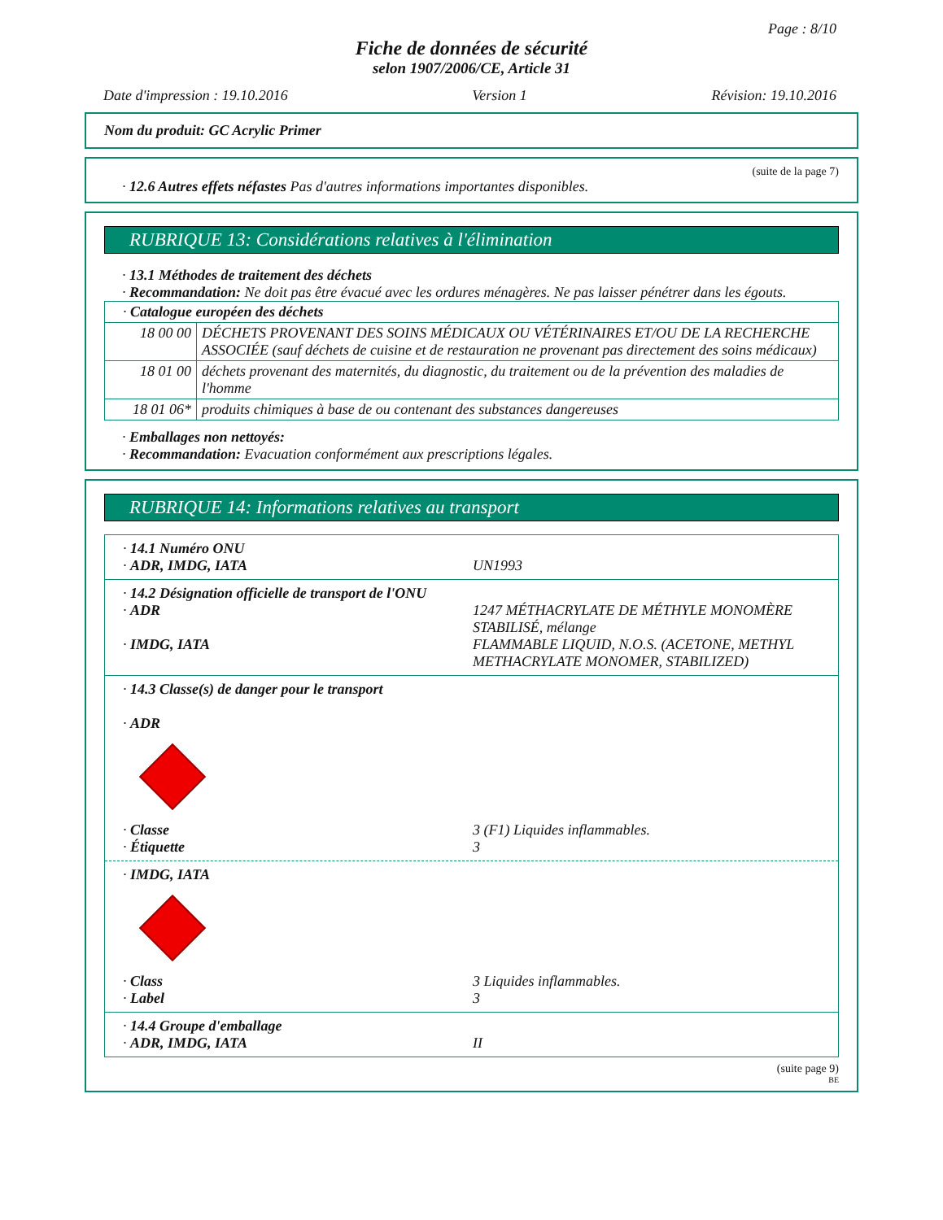Page : 8/10
Fiche de données de sécurité
selon 1907/2006/CE, Article 31
Date d'impression : 19.10.2016 Version 1 Révision: 19.10.2016
Nom du produit: GC Acrylic Primer
(suite de la page 7)
· 12.6 Autres effets néfastes Pas d'autres informations importantes disponibles.
RUBRIQUE 13: Considérations relatives à l'élimination
· 13.1 Méthodes de traitement des déchets
· Recommandation: Ne doit pas être évacué avec les ordures ménagères. Ne pas laisser pénétrer dans les égouts.
| · Catalogue européen des déchets | |
| 18 00 00 | DÉCHETS PROVENANT DES SOINS MÉDICAUX OU VÉTÉRINAIRES ET/OU DE LA RECHERCHE ASSOCIÉE (sauf déchets de cuisine et de restauration ne provenant pas directement des soins médicaux) |
| 18 01 00 | déchets provenant des maternités, du diagnostic, du traitement ou de la prévention des maladies de l'homme |
| 18 01 06* | produits chimiques à base de ou contenant des substances dangereuses |
· Emballages non nettoyés:
· Recommandation: Evacuation conformément aux prescriptions légales.
RUBRIQUE 14: Informations relatives au transport
| · 14.1 Numéro ONU | |
| · ADR, IMDG, IATA | UN1993 |
| · 14.2 Désignation officielle de transport de l'ONU | |
| · ADR | 1247 MÉTHACRYLATE DE MÉTHYLE MONOMÈRE STABILISÉ, mélange |
| · IMDG, IATA | FLAMMABLE LIQUID, N.O.S. (ACETONE, METHYL METHACRYLATE MONOMER, STABILIZED) |
· 14.3 Classe(s) de danger pour le transport
· ADR
| · Classe | 3 (F1) Liquides inflammables. |
| · Étiquette | 3 |
· IMDG, IATA
| · Class | 3 Liquides inflammables. |
| · Label | 3 |
| · 14.4 Groupe d'emballage | |
| · ADR, IMDG, IATA | II |
(suite page 9)
BE